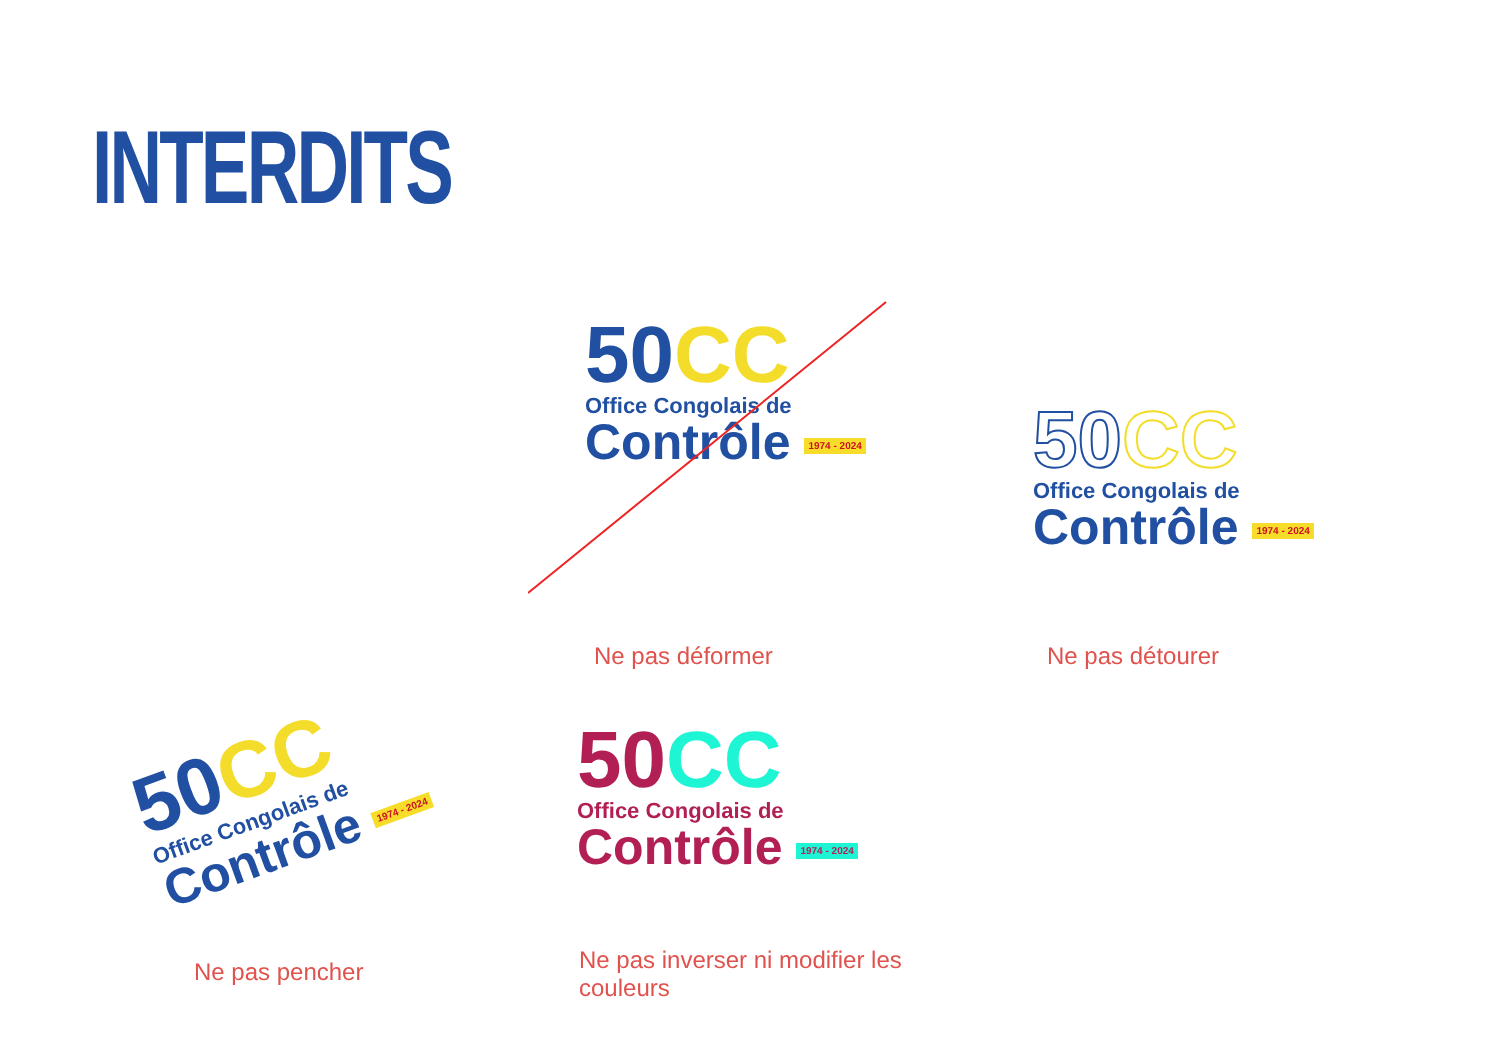INTERDITS
50CC
Office Congolais de
Contrôle 1974 - 2024
Ne pas déformer
50CC
Office Congolais de
Contrôle 1974 - 2024
Ne pas détourer
50CC
Office Congolais de
Contrôle 1974 - 2024
Ne pas pencher
50CC
Office Congolais de
Contrôle 1974 - 2024
Ne pas inverser ni modifier les couleurs